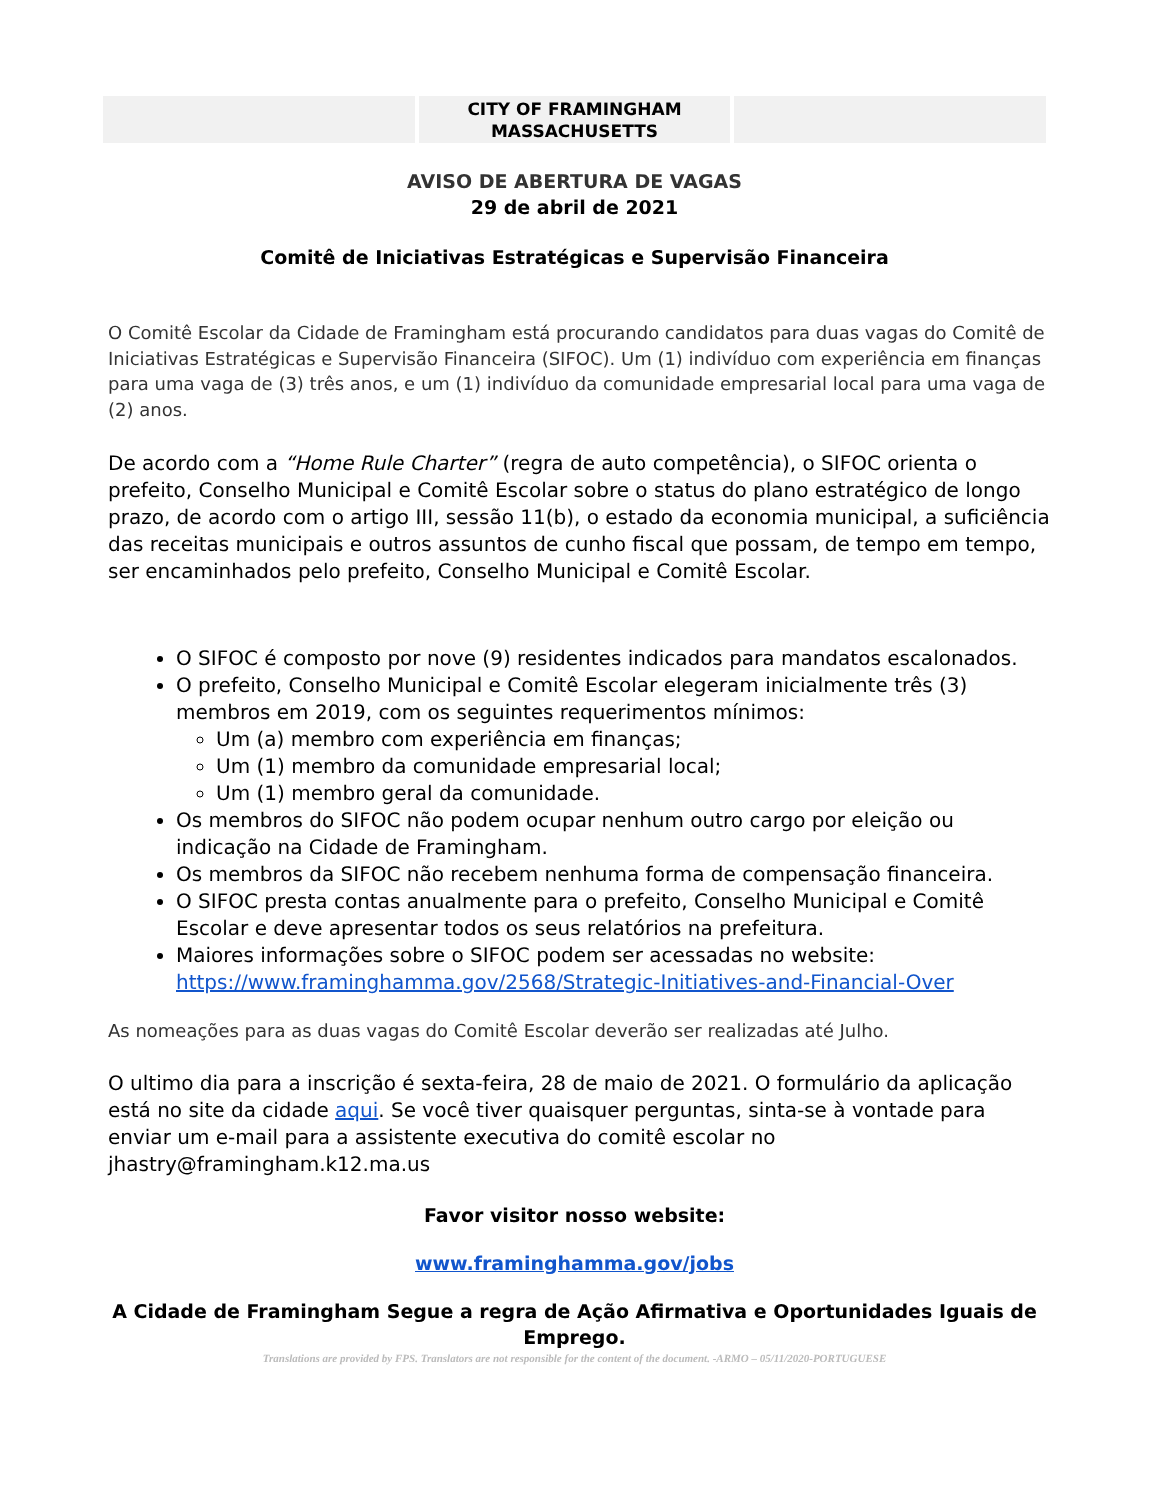| | CITY OF FRAMINGHAM MASSACHUSETTS | |
AVISO DE ABERTURA DE VAGAS
29 de abril de 2021
Comitê de Iniciativas Estratégicas e Supervisão Financeira
O Comitê Escolar da Cidade de Framingham está procurando candidatos para duas vagas do Comitê de Iniciativas Estratégicas e Supervisão Financeira (SIFOC). Um (1) indivíduo com experiência em finanças para uma vaga de (3) três anos, e um (1) indivíduo da comunidade empresarial local para uma vaga de (2) anos.
De acordo com a “Home Rule Charter” (regra de auto competência), o SIFOC orienta o prefeito, Conselho Municipal e Comitê Escolar sobre o status do plano estratégico de longo prazo, de acordo com o artigo III, sessão 11(b), o estado da economia municipal, a suficiência das receitas municipais e outros assuntos de cunho fiscal que possam, de tempo em tempo, ser encaminhados pelo prefeito, Conselho Municipal e Comitê Escolar.
O SIFOC é composto por nove (9) residentes indicados para mandatos escalonados.
O prefeito, Conselho Municipal e Comitê Escolar elegeram inicialmente três (3) membros em 2019, com os seguintes requerimentos mínimos:
Um (a) membro com experiência em finanças;
Um (1) membro da comunidade empresarial local;
Um (1) membro geral da comunidade.
Os membros do SIFOC não podem ocupar nenhum outro cargo por eleição ou indicação na Cidade de Framingham.
Os membros da SIFOC não recebem nenhuma forma de compensação financeira.
O SIFOC presta contas anualmente para o prefeito, Conselho Municipal e Comitê Escolar e deve apresentar todos os seus relatórios na prefeitura.
Maiores informações sobre o SIFOC podem ser acessadas no website: https://www.framinghamma.gov/2568/Strategic-Initiatives-and-Financial-Over
As nomeações para as duas vagas do Comitê Escolar deverão ser realizadas até Julho.
O ultimo dia para a inscrição é sexta-feira, 28 de maio de 2021. O formulário da aplicação está no site da cidade aqui. Se você tiver quaisquer perguntas, sinta-se à vontade para enviar um e-mail para a assistente executiva do comitê escolar no jhastry@framingham.k12.ma.us
Favor visitor nosso website:
www.framinghamma.gov/jobs
A Cidade de Framingham Segue a regra de Ação Afirmativa e Oportunidades Iguais de Emprego.
Translations are provided by FPS. Translators are not responsible for the content of the document. -ARMO – 05/11/2020-PORTUGUESE